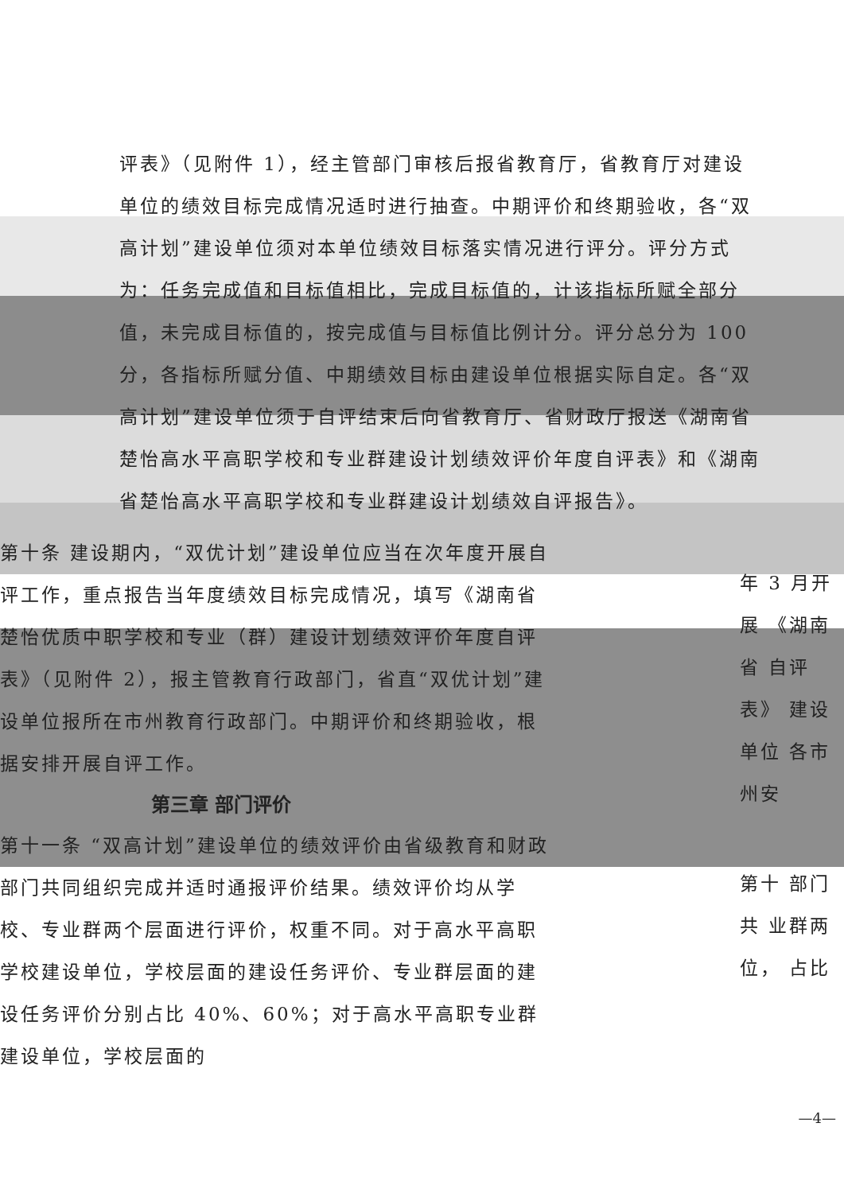评表》（见附件 1），经主管部门审核后报省教育厅，省教育厅对建设单位的绩效目标完成情况适时进行抽查。中期评价和终期验收，各“双高计划”建设单位须对本单位绩效目标落实情况进行评分。评分方式为：任务完成值和目标值相比，完成目标值的，计该指标所赋全部分值，未完成目标值的，按完成值与目标值比例计分。评分总分为 100 分，各指标所赋分值、中期绩效目标由建设单位根据实际自定。各“双高计划”建设单位须于自评结束后向省教育厅、省财政厅报送《湖南省楚怡高水平高职学校和专业群建设计划绩效评价年度自评表》和《湖南省楚怡高水平高职学校和专业群建设计划绩效自评报告》。
第十条 建设期内，“双优计划”建设单位应当在次年度开展自评工作，重点报告当年度绩效目标完成情况，填写《湖南省楚怡优质中职学校和专业（群）建设计划绩效评价年度自评表》（见附件 2），报主管教育行政部门，省直“双优计划”建设单位报所在市州教育行政部门。中期评价和终期验收，根据安排开展自评工作。
第三章 部门评价
第十一条 “双高计划”建设单位的绩效评价由省级教育和财政部门共同组织完成并适时通报评价结果。绩效评价均从学校、专业群两个层面进行评价，权重不同。对于高水平高职学校建设单位，学校层面的建设任务评价、专业群层面的建设任务评价分别占比 40%、60%；对于高水平高职专业群建设单位，学校层面的
年 3 月开展 《湖南省 自评表》 建设单位 各市州安
第十 部门共 业群两 位， 占比
—4—